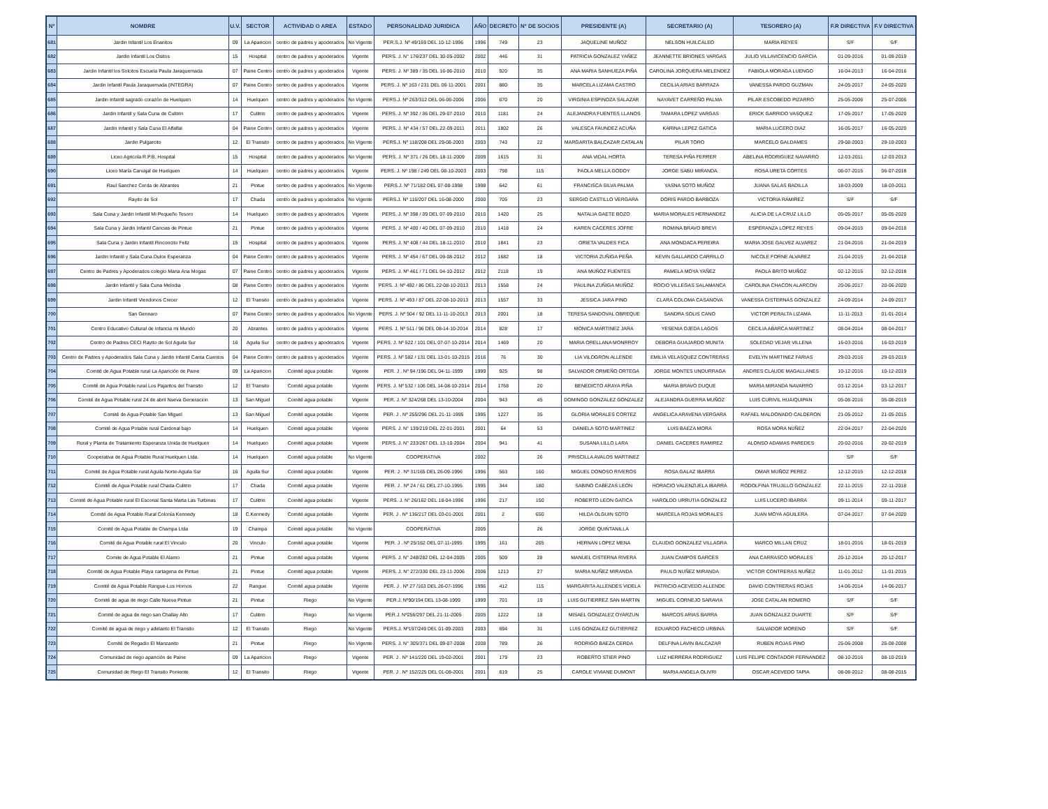| Nº | NOMBRE | U.V. | SECTOR | ACTIVIDAD O AREA | ESTADO | PERSONALIDAD JURIDICA | AÑO | DECRETO | Nº DE SOCIOS | PRESIDENTE (A) | SECRETARIO (A) | TESORERO (A) | F.R DIRECTIVA | F.V DIRECTIVA |
| --- | --- | --- | --- | --- | --- | --- | --- | --- | --- | --- | --- | --- | --- | --- |
| 681 | Jardin Infantil Los Enanitos | 09 | La Aparicion | centro de padres y apoderados | No Vigente | PER.S.J. Nº 49/169 DEL 10-12-1996 | 1996 | 749 | 23 | JAQUELINE MUÑOZ | NELSON HUILCALEO | MARIA REYES | S/F | S/F |
| 682 | Jardin Infantil Los Ositos | 15 | Hospital | centro de padres y apoderados | Vigente | PERS. J. N° 176/237 DEL 30-05-2002 | 2002 | 446 | 31 | PATRICIA GONZALEZ YAÑEZ | JEANNETTE BRIONES VARGAS | JULIO VILLAVICENCIO GARCIA | 01-09-2016 | 01-09-2019 |
| 683 | Jardin Infantil los Solcitos Escuela Paula Jaraquemada | 07 | Paine Centro | centro de padres y apoderados | Vigente | PERS. J. Nº 389 / 35 DEL 16-06-2010 | 2010 | 920 | 35 | ANA MARIA SANHUEZA PIÑA | CAROLINA JORQUERA MELENDEZ | FABIOLA MORAGA LUENGO | 16-04-2013 | 16-04-2016 |
| 684 | Jardin Infantil Paula Jaraquemada (INTEGRA) | 07 | Paine Centro | centro de padres y apoderados | Vigente | PERS. J. Nº 163 / 231 DEL 06-11-2001 | 2001 | 880 | 35 | MARCELA LIZAMA CASTRO | CECILIA ARIAS BARRAZA | VANESSA PARDO GUZMAN | 24-05-2017 | 24-05-2020 |
| 685 | Jardin Infantil sagrado corazón de Huelquen | 14 | Huelquen | centro de padres y apoderados | No Vigente | PERS.J. Nº 263/312 DEL 06-06-2006 | 2006 | 670 | 20 | VIRGINIA ESPINOZA SALAZAR | NAYAVET CARREÑO PALMA | PILAR ESCOBEDO PIZARRO | 25-05-2006 | 25-07-2006 |
| 686 | Jardin Infantil y Sala Cuna de Culitrin | 17 | Culitrin | centro de padres y apoderados | Vigente | PERS. J. Nº 392 / 36 DEL 29-07-2010 | 2010 | 1181 | 24 | ALEJANDRA FUENTES LLANOS | TAMARA LOPEZ VARGAS | ERICK GARRIDO VASQUEZ | 17-05-2017 | 17-05-2020 |
| 687 | Jardin Infantil y Sala Cuna El Alfalfal | 04 | Paine Centro | centro de padres y apoderados | Vigente | PERS. J. Nº 434 / 57 DEL 22-09-2011 | 2011 | 1802 | 26 | VALESCA FAUNDEZ ACUÑA | KARINA LEPEZ GATICA | MARIA LUCERO DIAZ | 16-05-2017 | 16-05-2020 |
| 688 | Jardin Pulgarcito | 12 | El Transito | centro de padres y apoderados | No Vigente | PÈRS.J. Nº 118/208 DEL 29-08-2003 | 2003 | 743 | 22 | MARGARITA BALCAZAR CATALAN | PILAR TORO | MARCELO GALDAMES | 29-08-2003 | 29-10-2003 |
| 689 | Liceo Agricola R.P.B. Hospital | 15 | Hospital | centro de padres y apoderados | No Vigente | PERS. J. Nº 371 / 26 DEL 18-11-2009 | 2009 | 1615 | 31 | ANA VIDAL HORTA | TERESA PIÑA FERRER | ABELINA RODRIGUEZ NAVARRO | 12-03-2011 | 12-03-2013 |
| 690 | Liceo María Carvajal de Huelquen | 14 | Huelquen | centro de padres y apoderados | Vigente | PERS. J. Nº 198 / 249 DEL 08-10-2003 | 2003 | 798 | 115 | PAOLA MELLA GODOY | JORGE SABU MIRANDA | ROSA URETA CORTES | 06-07-2015 | 06-07-2018 |
| 691 | Raul Sanchez Cerda de Abrantes | 21 | Pintue | centro de padres y apoderados | No Vigente | PERS.J. Nº 71/182 DEL 07-08-1998 | 1998 | 642 | 61 | FRANCISCA SILVA PALMA | YASNA SOTO MUÑOZ | JUANA SALAS BADILLA | 18-03-2009 | 18-03-2011 |
| 692 | Rayito de Sol | 17 | Chada | centro de padres y apoderados | No Vigente | PERS.J. Nº 116/207 DEL 16-08-2000 | 2000 | 705 | 23 | SERGIO CASTILLO VERGARA | DORIS PARDO BARBOZA | VICTORIA RAMIREZ | S/F | S/F |
| 693 | Sala Cuna y Jardin Infantil Mi Pequeño Tesoro | 14 | Huelquen | centro de padres y apoderados | Vigente | PERS. J. Nº 398 / 39 DEL 07-09-2010 | 2010 | 1420 | 25 | NATALIA GAETE BOZO | MARIA MORALES HERNANDEZ | ALICIA DE LA CRUZ LILLO | 05-05-2017 | 05-05-2020 |
| 694 | Sala Cuna y Jardin Infantil Caricias de Pintue | 21 | Pintue | centro de padres y apoderados | Vigente | PERS. J. Nº 400 / 40 DEL 07-09-2010 | 2010 | 1418 | 24 | KAREN CACERES JOFRE | ROMINA BRAVO BREVI | ESPERANZA LOPEZ REYES | 09-04-2015 | 09-04-2018 |
| 695 | Sala Cuna y Jardin Infantil Rinconcito Feliz | 15 | Hospital | centro de padres y apoderados | Vigente | PERS. J. Nº 408 / 44 DEL 18-11-2010 | 2010 | 1841 | 23 | ORIETA VALDES FICA | ANA MONDACA PEREIRA | MARIA JOSE GALVEZ ALVAREZ | 21-04-2016 | 21-04-2019 |
| 696 | Jardin Infantil y Sala Cuna Dulce Esperanza | 04 | Paine Centro | centro de padres y apoderados | Vigente | PERS. J. Nº 454 / 67 DEL 09-08-2012 | 2012 | 1682 | 18 | VICTORIA ZUÑIGA PEÑA | KEVIN GALLARDO CARRILLO | NICOLE FORNE ALVAREZ | 21-04-2015 | 21-04-2018 |
| 697 | Centro de Padres y Apoderados colegio Maria Ana Mogas | 07 | Paine Centro | centro de padres y apoderados | Vigente | PERS. J. Nº 461 / 71 DEL 04-10-2012 | 2012 | 2118 | 19 | ANA MUÑOZ FUENTES | PAMELA MOYA YAÑEZ | PAOLA BRITO MUÑOZ | 02-12-2015 | 02-12-2018 |
| 698 | Jardin Infantil y Sala Cuna Melodia | 08 | Paine Centro | centro de padres y apoderados | Vigente | PERS. J. Nº 492 / 86 DEL 22-08-10-2013 | 2013 | 1558 | 24 | PAULINA ZUÑIGA MUÑOZ | ROCIO VILLEGAS SALAMANCA | CAROLINA CHACON ALARCON | 20-06-2017 | 20-06-2020 |
| 699 | Jardin Infantil Viendonos Crecer | 12 | El Transito | centro de padres y apoderados | Vigente | PERS. J. Nº 493 / 87 DEL 22-08-10-2013 | 2013 | 1557 | 33 | JESSICA JARA PINO | CLARA COLOMA CASANOVA | VANESSA CISTERNAS GONZALEZ | 24-09-2014 | 24-09-2017 |
| 700 | San Gennaro | 07 | Paine Centro | centro de padres y apoderados | No Vigente | PERS. J. Nº 504 / 92 DEL 11-11-10-2013 | 2013 | 2001 | 18 | TERESA SANDOVAL OBREQUE | SANDRA SOLIS CANO | VICTOR PERALTA LIZAMA | 11-11-2013 | 01-01-2014 |
| 701 | Centro Educativo Cultural de Infancia mi Mundo | 20 | Abrantes | centro de padres y apoderados | Vigente | PERS. J. Nº 511 / 96 DEL 08-14-10-2014 | 2014 | 828 | 17 | MONICA MARTINEZ JARA | YESENIA OJEDA LAGOS | CECILIA ABARCA MARTINEZ | 08-04-2014 | 08-04-2017 |
| 702 | Centro de Padres CECI Rayito de Sol Aguila Sur | 16 | Aguila Sur | centro de padres y apoderados | Vigente | PERS. J. Nº 522 / 101 DEL 07-07-10-2014 | 2014 | 1469 | 20 | MARIA ORELLANA MONRROY | DEBORA GUAJARDO MUNITA | SOLEDAD VEJAR VILLENA | 16-03-2016 | 16-03-2019 |
| 703 | Centro de Padres y Apoderados Sala Cuna y Jardin Infantil Canta Cuentos | 04 | Paine Centro | centro de padres y apoderados | Vigente | PERS. J. Nº 582 / 131 DEL 13-01-10-2015 | 2016 | 76 | 30 | LIA VILOGRON ALLENDE | EMILIA VELASQUEZ CONTRERAS | EVELYN MARTINEZ FARIAS | 29-03-2016 | 29-03-2019 |
| 704 | Comité de Agua Potable rural La Aparición de Paine | 09 | La Aparicion | Comité agua potable | Vigente | PER. J . Nº 94 /196 DEL 04-11-1999 | 1999 | 925 | 98 | SALVADOR ORMEÑO ORTEGA | JORGE MONTES UNDURRAGA | ANDRES CLAUDE MAGALLANES | 10-12-2016 | 10-12-2019 |
| 705 | Comité de Agua Potable rural Los Pajaritos del Transito | 12 | El Transito | Comité agua potable | Vigente | PERS. J. Nº 532 / 106 DEL 14-08-10-2014 | 2014 | 1768 | 20 | BENEDICTO ARAYA PIÑA | MARIA BRAVO DUQUE | MARIA MIRANDA NAVARRO | 03-12-2014 | 03-12-2017 |
| 706 | Comité de Agua Potable rural 24 de abril Nueva Generacion | 13 | San Miguel | Comité agua potable | Vigente | PER. J. Nº 324/268 DEL 13-10-2004 | 2004 | 943 | 45 | DOMINGO GONZALEZ GONZALEZ | ALEJANDRA GUERRA MUÑOZ | LUIS CURIVIL HUAIQUIPAN | 05-08-2016 | 05-08-2019 |
| 707 | Comité de Agua Potable San Miguel | 13 | San Miguel | Comité agua potable | Vigente | PER. J . Nº 255/296 DEL 21-11-1995 | 1995 | 1227 | 35 | GLORIA MORALES CORTEZ | ANGELICA ARAVENA VERGARA | RAFAEL MALDONADO CALDERON | 21-05-2012 | 21-05-2015 |
| 708 | Comité de Agua Potable rural Cardonal bajo | 14 | Huelquen | Comité agua potable | Vigente | PERS. J. N° 139/219 DEL 22-01-2001 | 2001 | 64 | 53 | DANIELA SOTO MARTINEZ | LUIS BAEZA MORA | ROSA MORA NUÑEZ | 22-04-2017 | 22-04-2020 |
| 709 | Rural y Planta de Tratamiento Esperanza Unida de Huelquen | 14 | Huelquen | Comité agua potable | Vigente | PERS. J. N° 233/267 DEL 13-10-2004 | 2004 | 941 | 41 | SUSANA LILLO LARA | DANIEL CACERES RAMIREZ | ALONSO ADAMAS PAREDES | 20-02-2016 | 20-02-2019 |
| 710 | Cooperativa de Agua Potable Rural Huelquen Ltda. | 14 | Huelquen | Comité agua potable | No Vigente | COOPERATIVA | 2002 | | 26 | PRISCILLA AVALOS MARTINEZ | | | S/F | S/F |
| 711 | Comité de Agua Potable rural Aguila Norte-Aguila Sur | 16 | Aguila Sur | Comité agua potable | Vigente | PER. J . Nº 31/165 DEL 26-09-1996 | 1996 | 563 | 160 | MIGUEL DONOSO RIVEROS | ROSA GALAZ IBARRA | OMAR MUÑOZ PEREZ | 12-12-2015 | 12-12-2018 |
| 712 | Comité de Agua Potable rural Chada-Culitrin | 17 | Chada | Comité agua potable | Vigente | PER. J . Nº 24 / 61 DEL 27-10-1995 | 1995 | 344 | 180 | SABINO CABEZAS LEON | HORACIO VALENZUELA IBARRA | RODOLFINA TRUJILLO GONZALEZ | 22-11-2015 | 22-11-2018 |
| 713 | Comité de Agua Potable rural El Escorial Santa Marta Las Turbinas | 17 | Culitrin | Comité agua potable | Vigente | PERS. J. N° 26/162 DEL 18-04-1996 | 1996 | 217 | 150 | ROBERTO LEON GATICA | HAROLDO URRUTIA GONZALEZ | LUIS LUCERO IBARRA | 09-11-2014 | 09-11-2017 |
| 714 | Comité de Agua Potable Rural Colonía Kennedy | 18 | C.Kennedy | Comité agua potable | Vigente | PER. J . Nº 136/217 DEL 03-01-2001 | 2001 | 2 | 650 | HILDA OLGUIN SOTO | MARCELA ROJAS MORALES | JUAN MOYA AGUILERA | 07-04-2017 | 07-04-2020 |
| 715 | Comité de Agua Potable de Champa Ltda | 19 | Champa | Comité agua potable | No Vigente | COOPERATIVA | 2005 | | 26 | JORGE QUINTANILLA | | | | |
| 716 | Comité de Agua Potable rural El Vinculo | 20 | Vinculo | Comité agua potable | Vigente | PER. J . Nº 25/162 DEL 07-11-1995 | 1995 | 161 | 265 | HERNAN LOPEZ MENA | CLAUDIO GONZALEZ VILLAGRA | MARCO MILLAN CRUZ | 18-01-2016 | 18-01-2019 |
| 717 | Comite de Agua Potable El Alamo | 21 | Pintue | Comité agua potable | Vigente | PERS. J. N° 248/282 DEL 12-04-2005 | 2005 | 509 | 28 | MANUEL CISTERNA RIVERA | JUAN CAMPOS GARCES | ANA CARRASCO MORALES | 20-12-2014 | 20-12-2017 |
| 718 | Comité de Agua Potable Playa cartagena de Pintue | 21 | Pintue | Comité agua potable | Vigente | PERS. J. N° 272/330 DEL 23-11-2006 | 2006 | 1213 | 27 | MARIA NUÑEZ MIRANDA | PAULO NUÑEZ MIRANDA | VICTOR CONTRERAS NUÑEZ | 11-01-2012 | 11-01-2015 |
| 719 | Comité de Agua Potable Rangue-Los Hornos | 22 | Rangue | Comité agua potable | Vigente | PER. J . Nº 27 /163 DEL 26-07-1996 | 1996 | 412 | 115 | MARGARITA ALLENDES VIDELA | PATRICIO ACEVEDO ALLENDE | DAVID CONTRERAS ROJAS | 14-06-2014 | 14-06-2017 |
| 720 | Comité de agua de riego Calle Nueva Pintue | 21 | Pintue | Riego | No Vigente | PER.J. Nº90/194 DEL 13-08-1999 | 1999 | 701 | 19 | LUIS GUTIERREZ SAN MARTIN | MIGUEL CORNEJO SARAVIA | JOSE CATALAN ROMERO | S/F | S/F |
| 721 | Comité de agua de riego san Challay Alto | 17 | Culitrin | Riego | No Vigente | PER.J. Nº256/297 DEL 21-11-2005 | 2005 | 1222 | 18 | MISAEL GONZALEZ OYARZUN | MARCOS ARIAS BARRA | JUAN GONZALEZ DUARTE | S/F | S/F |
| 722 | Comité de agua de riego y adelanto El Transito | 12 | El Transito | Riego | No Vigente | PERS.J. Nº197/249 DEL 01-09-2003 | 2003 | 694 | 31 | LUIS GONZALEZ GUTIERREZ | EDUARDO PACHECO URBINA | SALVADOR MORENO | S/F | S/F |
| 723 | Comitè de Regadio El Manzanito | 21 | Pintue | Riego | No Vigente | PERS. J. N° 305/371 DEL 09-07-2008 | 2008 | 789 | 26 | RODRIGO BAEZA CERDA | DELFINA LAVIN BALCAZAR | RUBEN ROJAS PINO | 25-06-2008 | 25-08-2008 |
| 724 | Comunidad de riego aparición de Paine | 09 | La Aparicion | Riego | Vigente | PER. J . Nº 141/220 DEL 19-02-2001 | 2001 | 179 | 23 | ROBERTO STIER PINO | LUZ HERRERA RODRIGUEZ | LUIS FELIPE CONTADOR FERNANDEZ | 08-10-2016 | 08-10-2019 |
| 725 | Comunidad de Riego El Transito Poniente | 12 | El Transito | Riego | Vigente | PER. J . Nº 152/225 DEL 01-08-2001 | 2001 | 619 | 25 | CAROLE VIVIANE DUMONT | MARIA ANGELA OLIVRI | OSCAR ACEVEDO TAPIA | 08-08-2012 | 08-08-2015 |